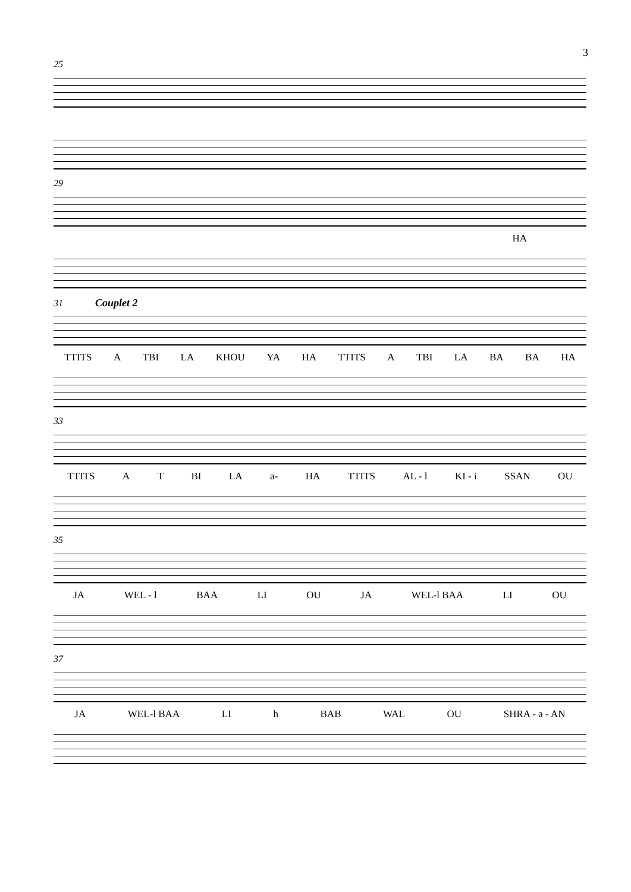3
25
29
HA
31 Couplet 2
TTITS A TBI LA KHOU YA HA TTITS A TBI LA BA BA HA
33
TTITS A T BI LA a- HA TTITS AL - l KI - i SSAN OU
35
JA WEL - l BAA LI OU JA WEL-l BAA LI OU
37
JA WEL-l BAA LI h BAB WAL OU SHRA - a - AN